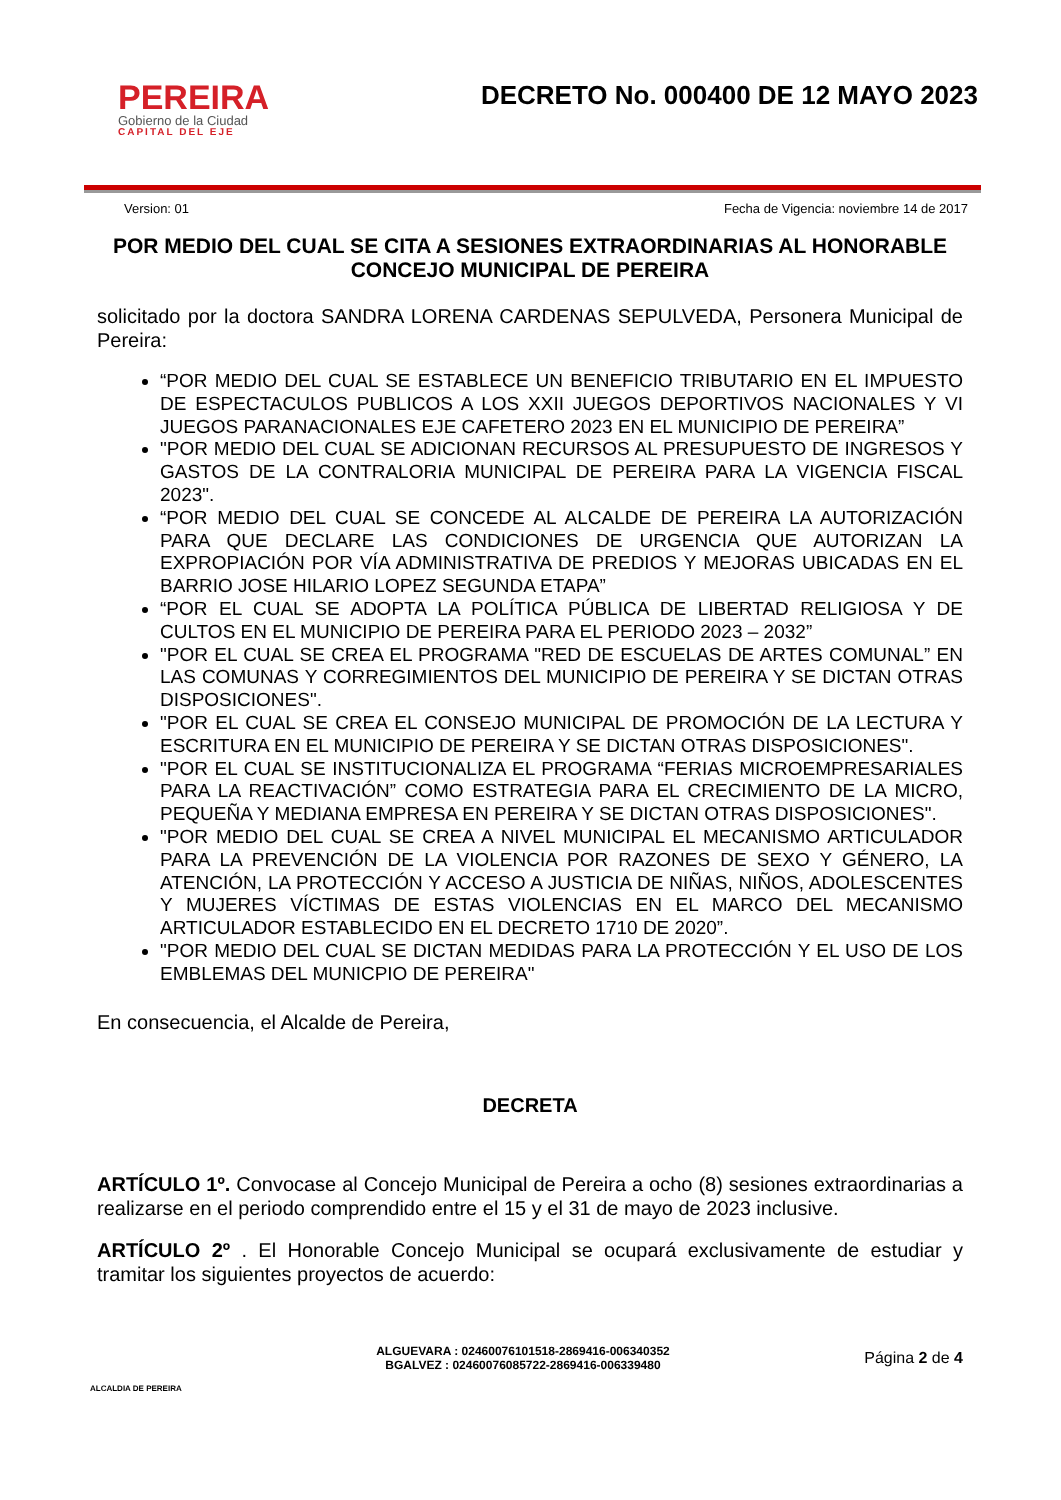PEREIRA
Gobierno de la Ciudad
CAPITAL DEL EJE
DECRETO No. 000400 DE 12 MAYO 2023
Version: 01 Fecha de Vigencia: noviembre 14 de 2017
POR MEDIO DEL CUAL SE CITA A SESIONES EXTRAORDINARIAS AL HONORABLE CONCEJO MUNICIPAL DE PEREIRA
solicitado por la doctora SANDRA LORENA CARDENAS SEPULVEDA, Personera Municipal de Pereira:
“POR MEDIO DEL CUAL SE ESTABLECE UN BENEFICIO TRIBUTARIO EN EL IMPUESTO DE ESPECTACULOS PUBLICOS A LOS XXII JUEGOS DEPORTIVOS NACIONALES Y VI JUEGOS PARANACIONALES EJE CAFETERO 2023 EN EL MUNICIPIO DE PEREIRA”
"POR MEDIO DEL CUAL SE ADICIONAN RECURSOS AL PRESUPUESTO DE INGRESOS Y GASTOS DE LA CONTRALORIA MUNICIPAL DE PEREIRA PARA LA VIGENCIA FISCAL 2023".
“POR MEDIO DEL CUAL SE CONCEDE AL ALCALDE DE PEREIRA LA AUTORIZACIÓN PARA QUE DECLARE LAS CONDICIONES DE URGENCIA QUE AUTORIZAN LA EXPROPIACIÓN POR VÍA ADMINISTRATIVA DE PREDIOS Y MEJORAS UBICADAS EN EL BARRIO JOSE HILARIO LOPEZ SEGUNDA ETAPA”
“POR EL CUAL SE ADOPTA LA POLÍTICA PÚBLICA DE LIBERTAD RELIGIOSA Y DE CULTOS EN EL MUNICIPIO DE PEREIRA PARA EL PERIODO 2023 – 2032”
"POR EL CUAL SE CREA EL PROGRAMA "RED DE ESCUELAS DE ARTES COMUNAL” EN LAS COMUNAS Y CORREGIMIENTOS DEL MUNICIPIO DE PEREIRA Y SE DICTAN OTRAS DISPOSICIONES".
"POR EL CUAL SE CREA EL CONSEJO MUNICIPAL DE PROMOCIÓN DE LA LECTURA Y ESCRITURA EN EL MUNICIPIO DE PEREIRA Y SE DICTAN OTRAS DISPOSICIONES".
"POR EL CUAL SE INSTITUCIONALIZA EL PROGRAMA “FERIAS MICROEMPRESARIALES PARA LA REACTIVACIÓN” COMO ESTRATEGIA PARA EL CRECIMIENTO DE LA MICRO, PEQUEÑA Y MEDIANA EMPRESA EN PEREIRA Y SE DICTAN OTRAS DISPOSICIONES".
"POR MEDIO DEL CUAL SE CREA A NIVEL MUNICIPAL EL MECANISMO ARTICULADOR PARA LA PREVENCIÓN DE LA VIOLENCIA POR RAZONES DE SEXO Y GÉNERO, LA ATENCIÓN, LA PROTECCIÓN Y ACCESO A JUSTICIA DE NIÑAS, NIÑOS, ADOLESCENTES Y MUJERES VÍCTIMAS DE ESTAS VIOLENCIAS EN EL MARCO DEL MECANISMO ARTICULADOR ESTABLECIDO EN EL DECRETO 1710 DE 2020”.
"POR MEDIO DEL CUAL SE DICTAN MEDIDAS PARA LA PROTECCIÓN Y EL USO DE LOS EMBLEMAS DEL MUNICPIO DE PEREIRA"
En consecuencia, el Alcalde de Pereira,
DECRETA
ARTÍCULO 1º. Convocase al Concejo Municipal de Pereira a ocho (8) sesiones extraordinarias a realizarse en el periodo comprendido entre el 15 y el 31 de mayo de 2023 inclusive.
ARTÍCULO 2º . El Honorable Concejo Municipal se ocupará exclusivamente de estudiar y tramitar los siguientes proyectos de acuerdo:
ALCALDIA DE PEREIRA
ALGUEVARA : 02460076101518-2869416-006340352
BGALVEZ : 02460076085722-2869416-006339480
Página 2 de 4